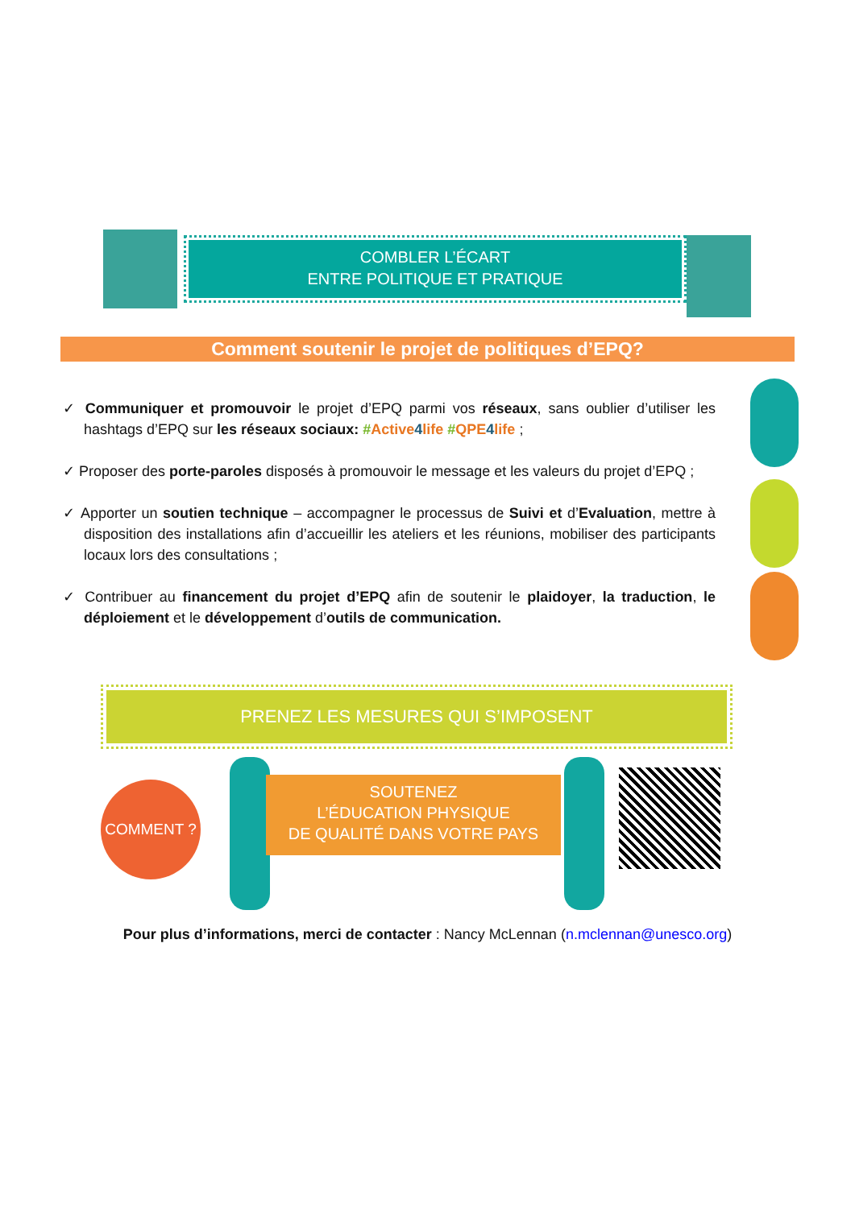COMBLER L’ÉCART
ENTRE POLITIQUE ET PRATIQUE
Comment soutenir le projet de politiques d’EPQ?
✓ Communiquer et promouvoir le projet d’EPQ parmi vos réseaux, sans oublier d’utiliser les hashtags d’EPQ sur les réseaux sociaux: #Active 4 life #QPE 4 life ;
✓ Proposer des porte-paroles disposés à promouvoir le message et les valeurs du projet d’EPQ ;
✓ Apporter un soutien technique – accompagner le processus de Suivi et d’Evaluation, mettre à disposition des installations afin d’accueillir les ateliers et les réunions, mobiliser des participants locaux lors des consultations ;
✓ Contribuer au financement du projet d’EPQ afin de soutenir le plaidoyer, la traduction, le déploiement et le développement d’outils de communication.
PRENEZ LES MESURES QUI S’IMPOSENT
COMMENT ?
SOUTENEZ
L’ÉDUCATION PHYSIQUE
DE QUALITÉ DANS VOTRE PAYS
Pour plus d’informations, merci de contacter : Nancy McLennan (n.mclennan@unesco.org)